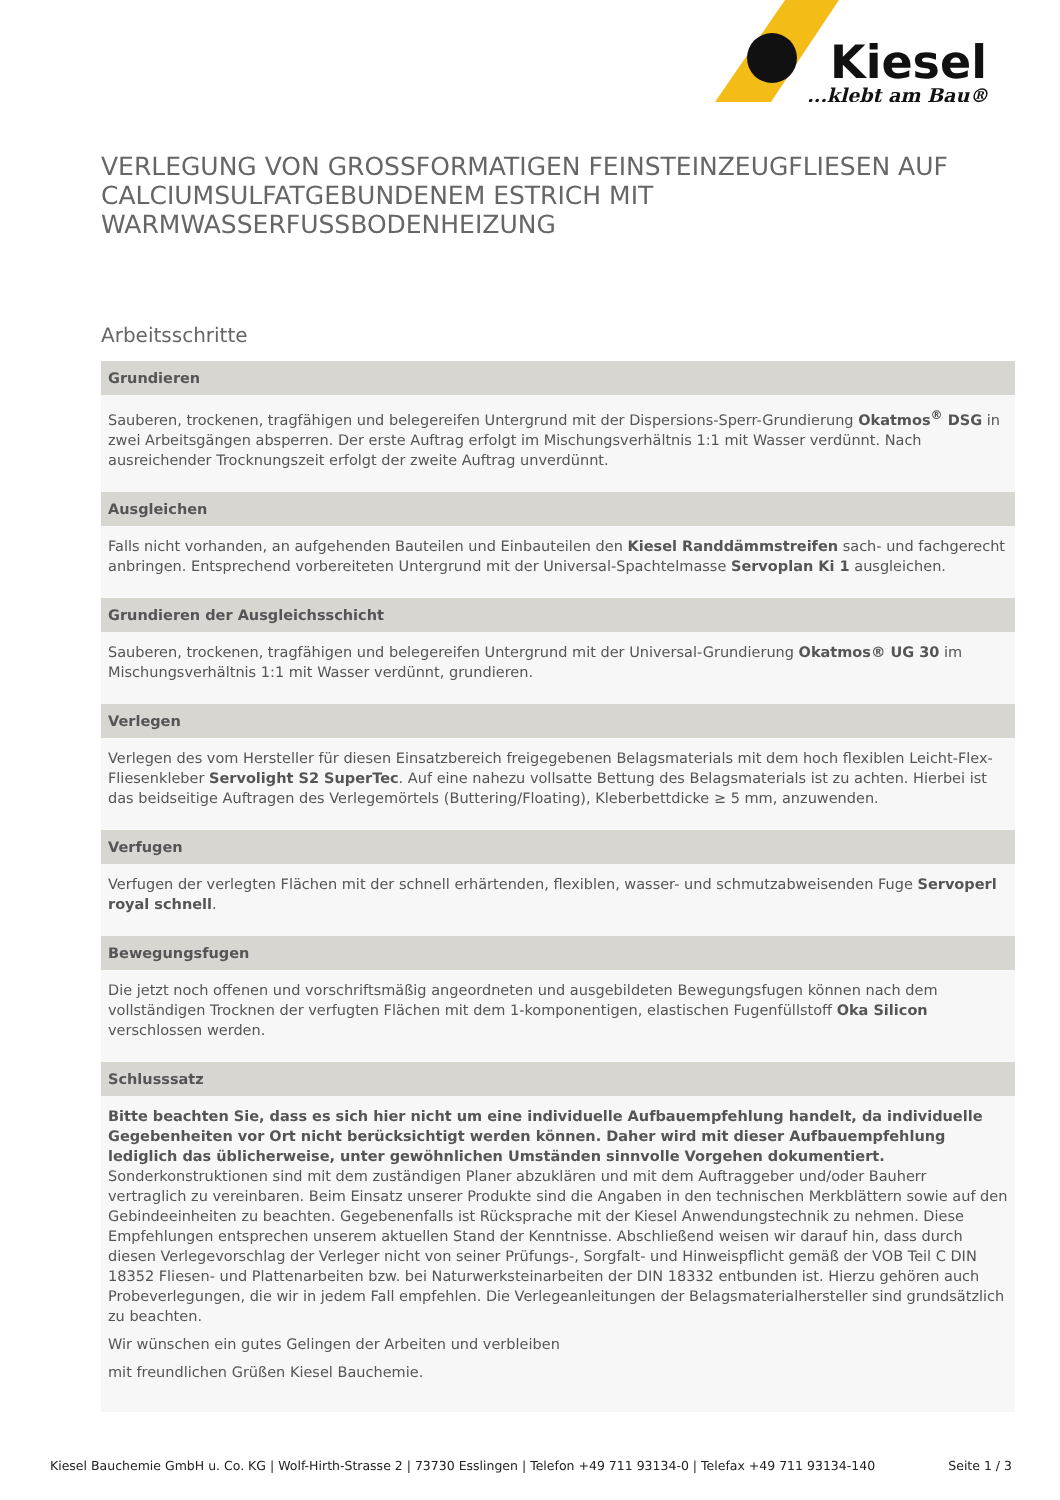Kiesel
...klebt am Bau®
VERLEGUNG VON GROSSFORMATIGEN FEINSTEINZEUGFLIESEN AUF CALCIUMSULFATGEBUNDENEM ESTRICH MIT WARMWASSERFUSSBODENHEIZUNG
Arbeitsschritte
Grundieren
Sauberen, trockenen, tragfähigen und belegereifen Untergrund mit der Dispersions-Sperr-Grundierung Okatmos<sup>®</sup> DSG in zwei Arbeitsgängen absperren. Der erste Auftrag erfolgt im Mischungsverhältnis 1:1 mit Wasser verdünnt. Nach ausreichender Trocknungszeit erfolgt der zweite Auftrag unverdünnt.
Ausgleichen
Falls nicht vorhanden, an aufgehenden Bauteilen und Einbauteilen den Kiesel Randdämmstreifen sach- und fachgerecht anbringen. Entsprechend vorbereiteten Untergrund mit der Universal-Spachtelmasse Servoplan Ki 1 ausgleichen.
Grundieren der Ausgleichsschicht
Sauberen, trockenen, tragfähigen und belegereifen Untergrund mit der Universal-Grundierung Okatmos® UG 30 im Mischungsverhältnis 1:1 mit Wasser verdünnt, grundieren.
Verlegen
Verlegen des vom Hersteller für diesen Einsatzbereich freigegebenen Belagsmaterials mit dem hoch flexiblen Leicht-Flex-Fliesenkleber Servolight S2 SuperTec. Auf eine nahezu vollsatte Bettung des Belagsmaterials ist zu achten. Hierbei ist das beidseitige Auftragen des Verlegemörtels (Buttering/Floating), Kleberbettdicke ≥ 5 mm, anzuwenden.
Verfugen
Verfugen der verlegten Flächen mit der schnell erhärtenden, flexiblen, wasser- und schmutzabweisenden Fuge Servoperl royal schnell.
Bewegungsfugen
Die jetzt noch offenen und vorschriftsmäßig angeordneten und ausgebildeten Bewegungsfugen können nach dem vollständigen Trocknen der verfugten Flächen mit dem 1-komponentigen, elastischen Fugenfüllstoff Oka Silicon verschlossen werden.
Schlusssatz
Bitte beachten Sie, dass es sich hier nicht um eine individuelle Aufbauempfehlung handelt, da individuelle Gegebenheiten vor Ort nicht berücksichtigt werden können. Daher wird mit dieser Aufbauempfehlung lediglich das üblicherweise, unter gewöhnlichen Umständen sinnvolle Vorgehen dokumentiert. Sonderkonstruktionen sind mit dem zuständigen Planer abzuklären und mit dem Auftraggeber und/oder Bauherr vertraglich zu vereinbaren. Beim Einsatz unserer Produkte sind die Angaben in den technischen Merkblättern sowie auf den Gebindeeinheiten zu beachten. Gegebenenfalls ist Rücksprache mit der Kiesel Anwendungstechnik zu nehmen. Diese Empfehlungen entsprechen unserem aktuellen Stand der Kenntnisse. Abschließend weisen wir darauf hin, dass durch diesen Verlegevorschlag der Verleger nicht von seiner Prüfungs-, Sorgfalt- und Hinweispflicht gemäß der VOB Teil C DIN 18352 Fliesen- und Plattenarbeiten bzw. bei Naturwerksteinarbeiten der DIN 18332 entbunden ist. Hierzu gehören auch Probeverlegungen, die wir in jedem Fall empfehlen. Die Verlegeanleitungen der Belagsmaterialhersteller sind grundsätzlich zu beachten.
Wir wünschen ein gutes Gelingen der Arbeiten und verbleiben
mit freundlichen Grüßen Kiesel Bauchemie.
Kiesel Bauchemie GmbH u. Co. KG | Wolf-Hirth-Strasse 2 | 73730 Esslingen | Telefon +49 711 93134-0 | Telefax +49 711 93134-140 Seite 1 / 3